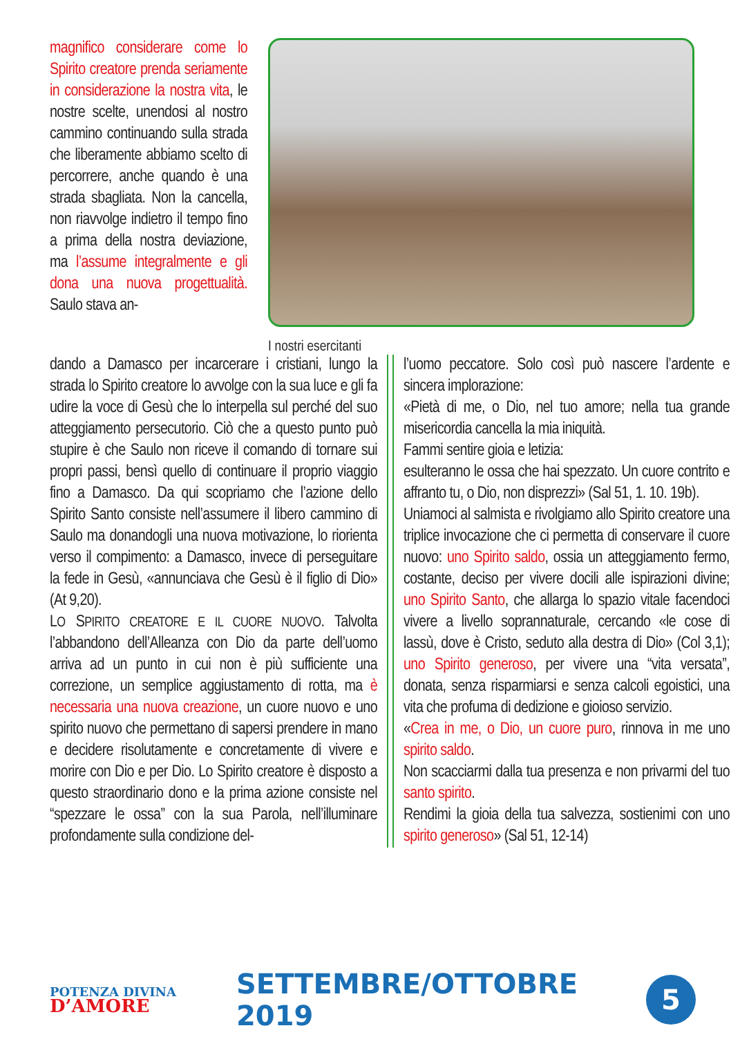magnifico considerare come lo Spirito creatore prenda seriamente in considerazione la nostra vita, le nostre scelte, unendosi al nostro cammino continuando sulla strada che liberamente abbiamo scelto di percorrere, anche quando è una strada sbagliata. Non la cancella, non riavvolge indietro il tempo fino a prima della nostra deviazione, ma l’assume integralmente e gli dona una nuova progettualità. Saulo stava an-
I nostri esercitanti
dando a Damasco per incarcerare i cristiani, lungo la strada lo Spirito creatore lo avvolge con la sua luce e gli fa udire la voce di Gesù che lo interpella sul perché del suo atteggiamento persecutorio. Ciò che a questo punto può stupire è che Saulo non riceve il comando di tornare sui propri passi, bensì quello di continuare il proprio viaggio fino a Damasco. Da qui scopriamo che l’azione dello Spirito Santo consiste nell’assumere il libero cammino di Saulo ma donandogli una nuova motivazione, lo riorienta verso il compimento: a Damasco, invece di perseguitare la fede in Gesù, «annunciava che Gesù è il figlio di Dio» (At 9,20).
LO SPIRITO CREATORE E IL CUORE NUOVO. Talvolta l’abbandono dell’Alleanza con Dio da parte dell’uomo arriva ad un punto in cui non è più sufficiente una correzione, un semplice aggiustamento di rotta, ma è necessaria una nuova creazione, un cuore nuovo e uno spirito nuovo che permettano di sapersi prendere in mano e decidere risolutamente e concretamente di vivere e morire con Dio e per Dio. Lo Spirito creatore è disposto a questo straordinario dono e la prima azione consiste nel “spezzare le ossa” con la sua Parola, nell’illuminare profondamente sulla condizione del-
l’uomo peccatore. Solo così può nascere l’ardente e sincera implorazione:
«Pietà di me, o Dio, nel tuo amore; nella tua grande misericordia cancella la mia iniquità.
Fammi sentire gioia e letizia:
esulteranno le ossa che hai spezzato. Un cuore contrito e affranto tu, o Dio, non disprezzi» (Sal 51, 1. 10. 19b).
Uniamoci al salmista e rivolgiamo allo Spirito creatore una triplice invocazione che ci permetta di conservare il cuore nuovo: uno Spirito saldo, ossia un atteggiamento fermo, costante, deciso per vivere docili alle ispirazioni divine; uno Spirito Santo, che allarga lo spazio vitale facendoci vivere a livello soprannaturale, cercando «le cose di lassù, dove è Cristo, seduto alla destra di Dio» (Col 3,1); uno Spirito generoso, per vivere una “vita versata”, donata, senza risparmiarsi e senza calcoli egoistici, una vita che profuma di dedizione e gioioso servizio.
«Crea in me, o Dio, un cuore puro, rinnova in me uno spirito saldo.
Non scacciarmi dalla tua presenza e non privarmi del tuo santo spirito.
Rendimi la gioia della tua salvezza, sostienimi con uno spirito generoso» (Sal 51, 12-14)
POTENZA DIVINA
D’AMORE
SETTEMBRE/OTTOBRE 2019
5